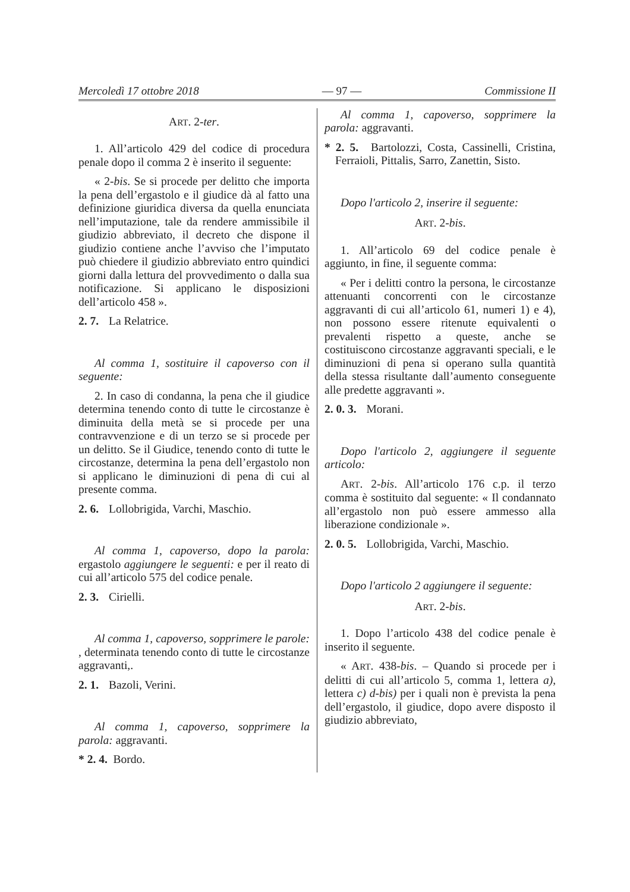Mercoledì 17 ottobre 2018 — 97 — Commissione II
ART. 2-ter.
1. All’articolo 429 del codice di procedura penale dopo il comma 2 è inserito il seguente:
« 2-bis. Se si procede per delitto che importa la pena dell’ergastolo e il giudice dà al fatto una definizione giuridica diversa da quella enunciata nell’imputazione, tale da rendere ammissibile il giudizio abbreviato, il decreto che dispone il giudizio contiene anche l’avviso che l’imputato può chiedere il giudizio abbreviato entro quindici giorni dalla lettura del provvedimento o dalla sua notificazione. Si applicano le disposizioni dell’articolo 458 ».
2. 7. La Relatrice.
Al comma 1, sostituire il capoverso con il seguente:
2. In caso di condanna, la pena che il giudice determina tenendo conto di tutte le circostanze è diminuita della metà se si procede per una contravvenzione e di un terzo se si procede per un delitto. Se il Giudice, tenendo conto di tutte le circostanze, determina la pena dell’ergastolo non si applicano le diminuzioni di pena di cui al presente comma.
2. 6. Lollobrigida, Varchi, Maschio.
Al comma 1, capoverso, dopo la parola: ergastolo aggiungere le seguenti: e per il reato di cui all’articolo 575 del codice penale.
2. 3. Cirielli.
Al comma 1, capoverso, sopprimere le parole: , determinata tenendo conto di tutte le circostanze aggravanti,.
2. 1. Bazoli, Verini.
Al comma 1, capoverso, sopprimere la parola: aggravanti.
* 2. 4. Bordo.
Al comma 1, capoverso, sopprimere la parola: aggravanti.
* 2. 5. Bartolozzi, Costa, Cassinelli, Cristina, Ferraioli, Pittalis, Sarro, Zanettin, Sisto.
Dopo l'articolo 2, inserire il seguente:
ART. 2-bis.
1. All’articolo 69 del codice penale è aggiunto, in fine, il seguente comma:
« Per i delitti contro la persona, le circostanze attenuanti concorrenti con le circostanze aggravanti di cui all’articolo 61, numeri 1) e 4), non possono essere ritenute equivalenti o prevalenti rispetto a queste, anche se costituiscono circostanze aggravanti speciali, e le diminuzioni di pena si operano sulla quantità della stessa risultante dall’aumento conseguente alle predette aggravanti ».
2. 0. 3. Morani.
Dopo l'articolo 2, aggiungere il seguente articolo:
ART. 2-bis. All’articolo 176 c.p. il terzo comma è sostituito dal seguente: « Il condannato all’ergastolo non può essere ammesso alla liberazione condizionale ».
2. 0. 5. Lollobrigida, Varchi, Maschio.
Dopo l'articolo 2 aggiungere il seguente:
ART. 2-bis.
1. Dopo l’articolo 438 del codice penale è inserito il seguente.
« ART. 438-bis. – Quando si procede per i delitti di cui all’articolo 5, comma 1, lettera a), lettera c) d-bis) per i quali non è prevista la pena dell’ergastolo, il giudice, dopo avere disposto il giudizio abbreviato,